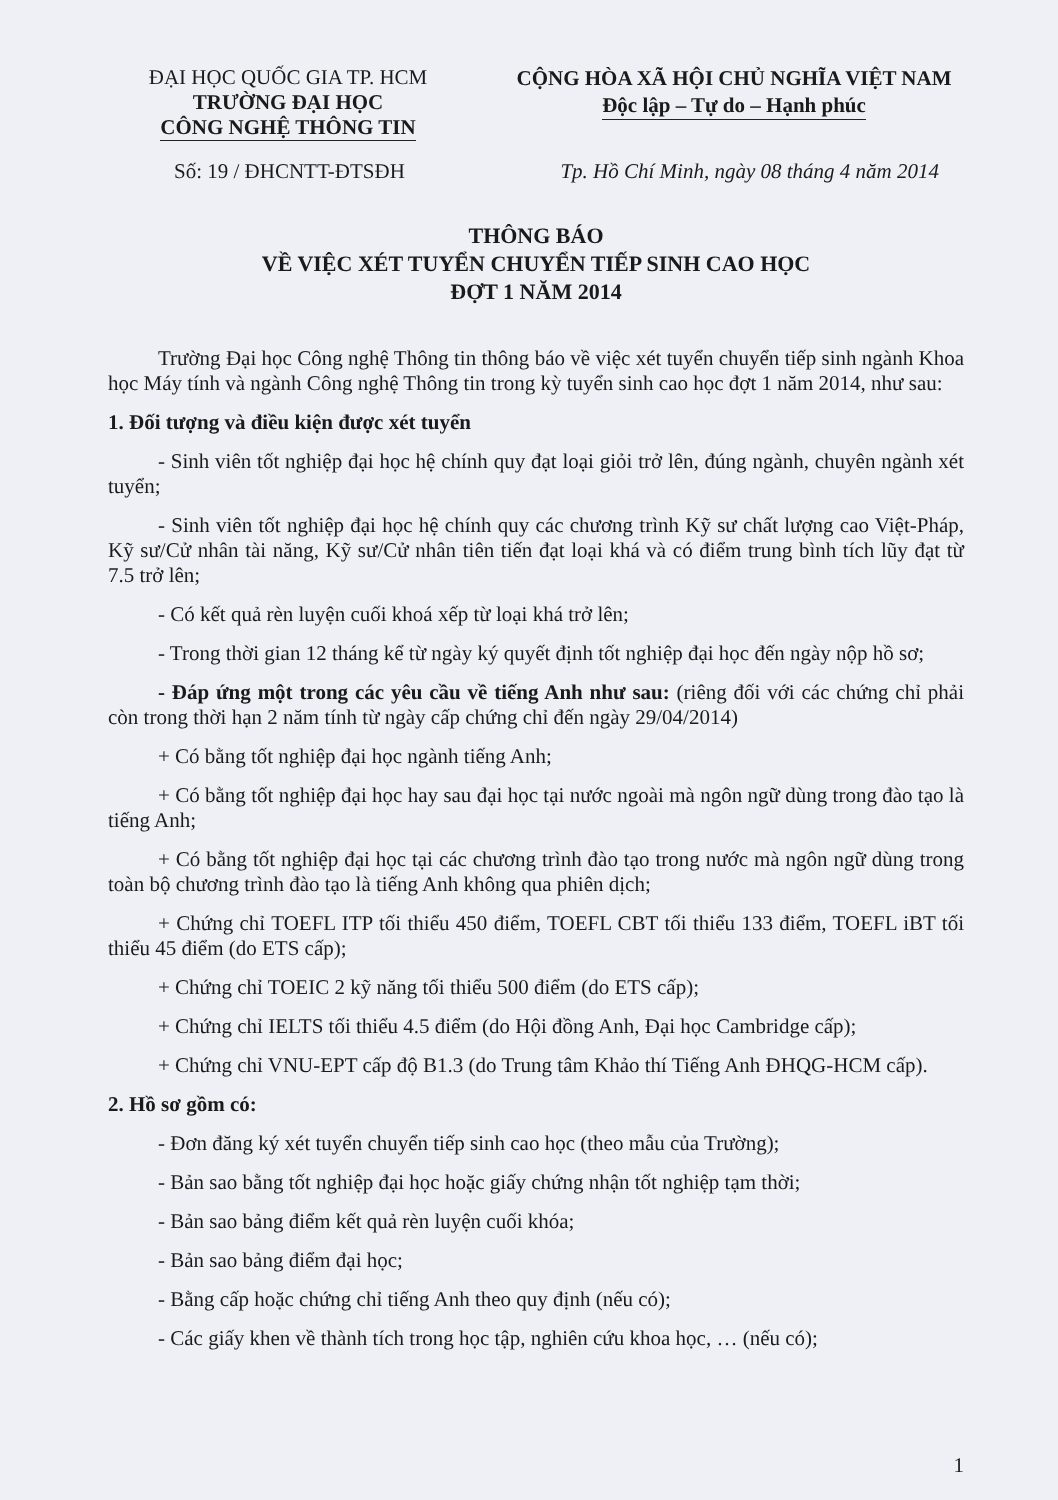ĐẠI HỌC QUỐC GIA TP. HCM
TRƯỜNG ĐẠI HỌC
CÔNG NGHỆ THÔNG TIN
CỘNG HÒA XÃ HỘI CHỦ NGHĨA VIỆT NAM
Độc lập – Tự do – Hạnh phúc
Số: 19 / ĐHCNTT-ĐTSĐH Tp. Hồ Chí Minh, ngày 08 tháng 4 năm 2014
THÔNG BÁO
VỀ VIỆC XÉT TUYỂN CHUYỂN TIẾP SINH CAO HỌC
ĐỢT 1 NĂM 2014
Trường Đại học Công nghệ Thông tin thông báo về việc xét tuyển chuyển tiếp sinh ngành Khoa học Máy tính và ngành Công nghệ Thông tin trong kỳ tuyển sinh cao học đợt 1 năm 2014, như sau:
1. Đối tượng và điều kiện được xét tuyển
- Sinh viên tốt nghiệp đại học hệ chính quy đạt loại giỏi trở lên, đúng ngành, chuyên ngành xét tuyển;
- Sinh viên tốt nghiệp đại học hệ chính quy các chương trình Kỹ sư chất lượng cao Việt-Pháp, Kỹ sư/Cử nhân tài năng, Kỹ sư/Cử nhân tiên tiến đạt loại khá và có điểm trung bình tích lũy đạt từ 7.5 trở lên;
- Có kết quả rèn luyện cuối khoá xếp từ loại khá trở lên;
- Trong thời gian 12 tháng kể từ ngày ký quyết định tốt nghiệp đại học đến ngày nộp hồ sơ;
- Đáp ứng một trong các yêu cầu về tiếng Anh như sau: (riêng đối với các chứng chỉ phải còn trong thời hạn 2 năm tính từ ngày cấp chứng chỉ đến ngày 29/04/2014)
+ Có bằng tốt nghiệp đại học ngành tiếng Anh;
+ Có bằng tốt nghiệp đại học hay sau đại học tại nước ngoài mà ngôn ngữ dùng trong đào tạo là tiếng Anh;
+ Có bằng tốt nghiệp đại học tại các chương trình đào tạo trong nước mà ngôn ngữ dùng trong toàn bộ chương trình đào tạo là tiếng Anh không qua phiên dịch;
+ Chứng chỉ TOEFL ITP tối thiểu 450 điểm, TOEFL CBT tối thiểu 133 điểm, TOEFL iBT tối thiểu 45 điểm (do ETS cấp);
+ Chứng chỉ TOEIC 2 kỹ năng tối thiểu 500 điểm (do ETS cấp);
+ Chứng chỉ IELTS tối thiểu 4.5 điểm (do Hội đồng Anh, Đại học Cambridge cấp);
+ Chứng chỉ VNU-EPT cấp độ B1.3 (do Trung tâm Khảo thí Tiếng Anh ĐHQG-HCM cấp).
2. Hồ sơ gồm có:
- Đơn đăng ký xét tuyển chuyển tiếp sinh cao học (theo mẫu của Trường);
- Bản sao bằng tốt nghiệp đại học hoặc giấy chứng nhận tốt nghiệp tạm thời;
- Bản sao bảng điểm kết quả rèn luyện cuối khóa;
- Bản sao bảng điểm đại học;
- Bằng cấp hoặc chứng chỉ tiếng Anh theo quy định (nếu có);
- Các giấy khen về thành tích trong học tập, nghiên cứu khoa học, … (nếu có);
1